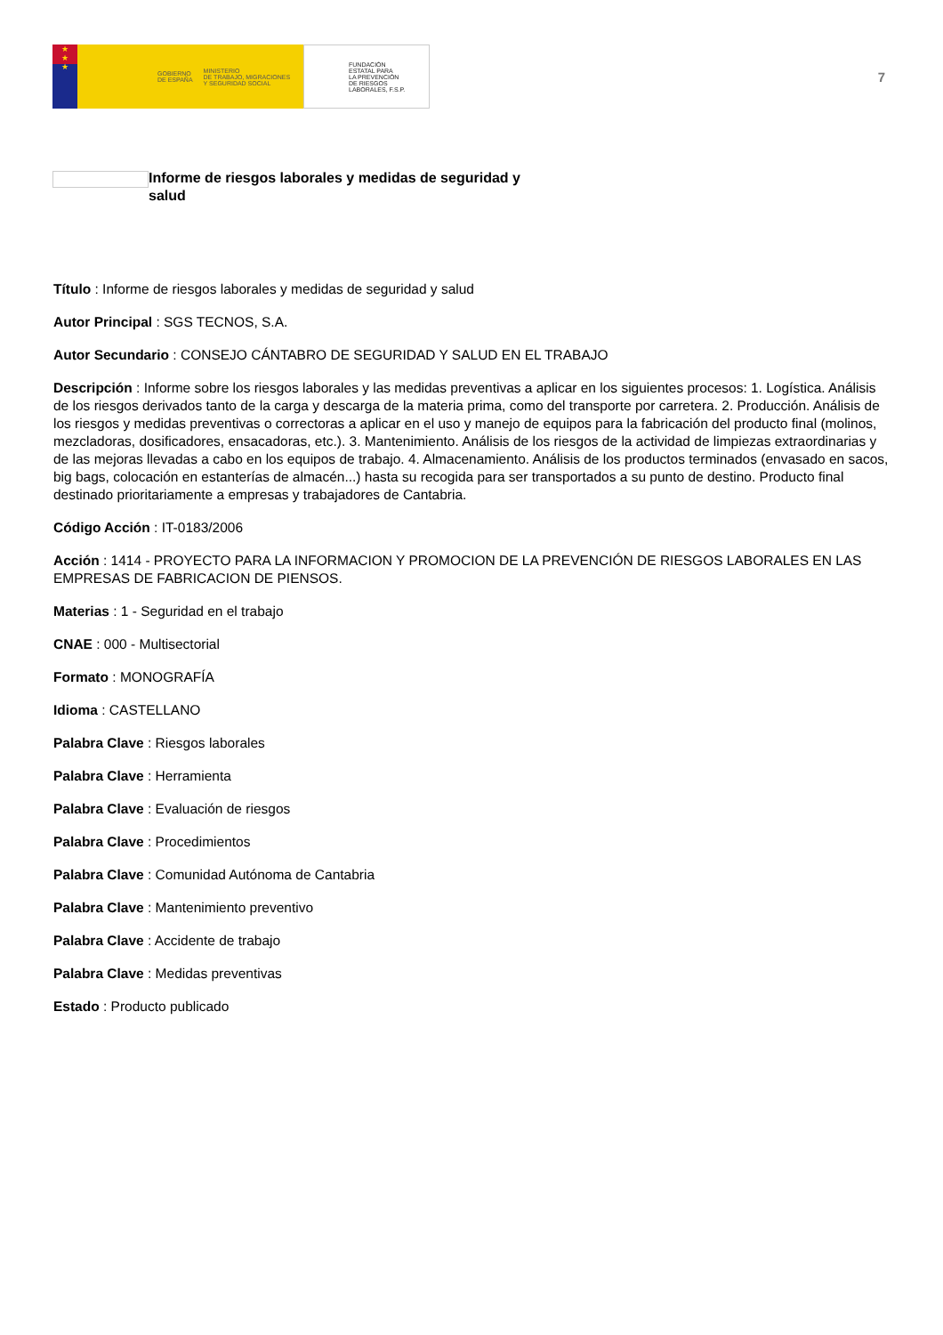★
★
★
GOBIERNO
DE ESPAÑA MINISTERIO
DE TRABAJO, MIGRACIONES
Y SEGURIDAD SOCIAL
FUNDACIÓN
ESTATAL PARA
LA PREVENCIÓN
DE RIESGOS
LABORALES, F.S.P.
7
Informe de riesgos laborales y medidas de seguridad y salud
Título : Informe de riesgos laborales y medidas de seguridad y salud
Autor Principal : SGS TECNOS, S.A.
Autor Secundario : CONSEJO CÁNTABRO DE SEGURIDAD Y SALUD EN EL TRABAJO
Descripción : Informe sobre los riesgos laborales y las medidas preventivas a aplicar en los siguientes procesos: 1. Logística. Análisis de los riesgos derivados tanto de la carga y descarga de la materia prima, como del transporte por carretera. 2. Producción. Análisis de los riesgos y medidas preventivas o correctoras a aplicar en el uso y manejo de equipos para la fabricación del producto final (molinos, mezcladoras, dosificadores, ensacadoras, etc.). 3. Mantenimiento. Análisis de los riesgos de la actividad de limpiezas extraordinarias y de las mejoras llevadas a cabo en los equipos de trabajo. 4. Almacenamiento. Análisis de los productos terminados (envasado en sacos, big bags, colocación en estanterías de almacén...) hasta su recogida para ser transportados a su punto de destino. Producto final destinado prioritariamente a empresas y trabajadores de Cantabria.
Código Acción : IT-0183/2006
Acción : 1414 - PROYECTO PARA LA INFORMACION Y PROMOCION DE LA PREVENCIÓN DE RIESGOS LABORALES EN LAS EMPRESAS DE FABRICACION DE PIENSOS.
Materias : 1 - Seguridad en el trabajo
CNAE : 000 - Multisectorial
Formato : MONOGRAFÍA
Idioma : CASTELLANO
Palabra Clave : Riesgos laborales
Palabra Clave : Herramienta
Palabra Clave : Evaluación de riesgos
Palabra Clave : Procedimientos
Palabra Clave : Comunidad Autónoma de Cantabria
Palabra Clave : Mantenimiento preventivo
Palabra Clave : Accidente de trabajo
Palabra Clave : Medidas preventivas
Estado : Producto publicado